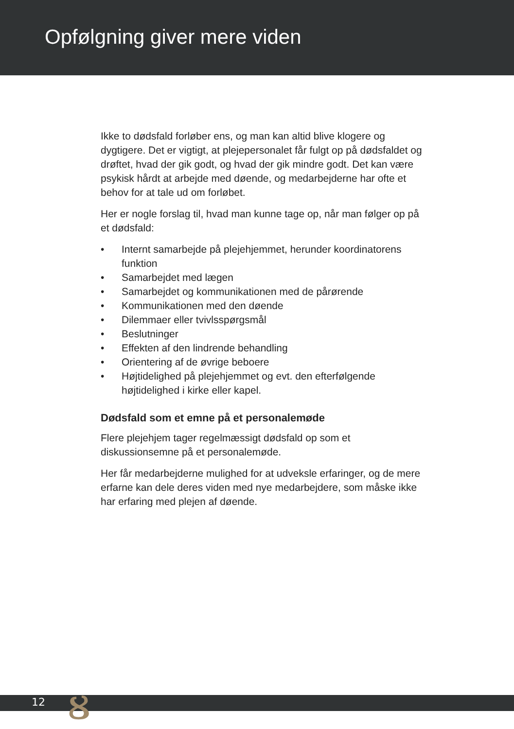Opfølgning giver mere viden
Ikke to dødsfald forløber ens, og man kan altid blive klogere og dygtigere. Det er vigtigt, at plejepersonalet får fulgt op på dødsfaldet og drøftet, hvad der gik godt, og hvad der gik mindre godt. Det kan være psykisk hårdt at arbejde med døende, og medarbejderne har ofte et behov for at tale ud om forløbet.
Her er nogle forslag til, hvad man kunne tage op, når man følger op på et dødsfald:
• Internt samarbejde på plejehjemmet, herunder koordinatorens funktion
• Samarbejdet med lægen
• Samarbejdet og kommunikationen med de pårørende
• Kommunikationen med den døende
• Dilemmaer eller tvivlsspørgsmål
• Beslutninger
• Effekten af den lindrende behandling
• Orientering af de øvrige beboere
• Højtidelighed på plejehjemmet og evt. den efterfølgende højtidelighed i kirke eller kapel.
Dødsfald som et emne på et personalemøde
Flere plejehjem tager regelmæssigt dødsfald op som et diskussionsemne på et personalemøde.
Her får medarbejderne mulighed for at udveksle erfaringer, og de mere erfarne kan dele deres viden med nye medarbejdere, som måske ikke har erfaring med plejen af døende.
12 ᴕ